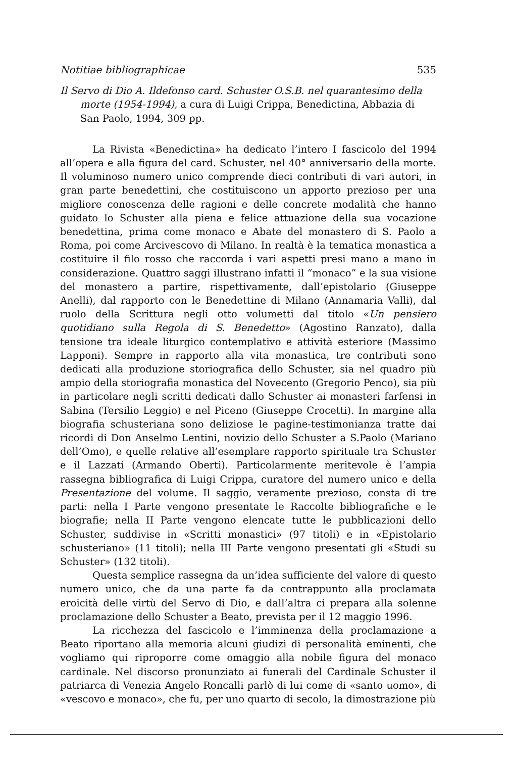Notitiae bibliographicae 535
Il Servo di Dio A. Ildefonso card. Schuster O.S.B. nel quarantesimo della morte (1954-1994), a cura di Luigi Crippa, Benedictina, Abbazia di San Paolo, 1994, 309 pp.
La Rivista «Benedictina» ha dedicato l’intero I fascicolo del 1994 all’opera e alla figura del card. Schuster, nel 40° anniversario della morte. Il voluminoso numero unico comprende dieci contributi di vari autori, in gran parte benedettini, che costituiscono un apporto prezioso per una migliore conoscenza delle ragioni e delle concrete modalità che hanno guidato lo Schuster alla piena e felice attuazione della sua vocazione benedettina, prima come monaco e Abate del monastero di S. Paolo a Roma, poi come Arcivescovo di Milano. In realtà è la tematica monastica a costituire il filo rosso che raccorda i vari aspetti presi mano a mano in considerazione. Quattro saggi illustrano infatti il “monaco” e la sua visione del monastero a partire, rispettivamente, dall’epistolario (Giuseppe Anelli), dal rapporto con le Benedettine di Milano (Annamaria Valli), dal ruolo della Scrittura negli otto volumetti dal titolo «Un pensiero quotidiano sulla Regola di S. Benedetto» (Agostino Ranzato), dalla tensione tra ideale liturgico contemplativo e attività esteriore (Massimo Lapponi). Sempre in rapporto alla vita monastica, tre contributi sono dedicati alla produzione storiografica dello Schuster, sia nel quadro più ampio della storiografia monastica del Novecento (Gregorio Penco), sia più in particolare negli scritti dedicati dallo Schuster ai monasteri farfensi in Sabina (Tersilio Leggio) e nel Piceno (Giuseppe Crocetti). In margine alla biografia schusteriana sono deliziose le pagine-testimonianza tratte dai ricordi di Don Anselmo Lentini, novizio dello Schuster a S.Paolo (Mariano dell’Omo), e quelle relative all’esemplare rapporto spirituale tra Schuster e il Lazzati (Armando Oberti). Particolarmente meritevole è l’ampia rassegna bibliografica di Luigi Crippa, curatore del numero unico e della Presentazione del volume. Il saggio, veramente prezioso, consta di tre parti: nella I Parte vengono presentate le Raccolte bibliografiche e le biografie; nella II Parte vengono elencate tutte le pubblicazioni dello Schuster, suddivise in «Scritti monastici» (97 titoli) e in «Epistolario schusteriano» (11 titoli); nella III Parte vengono presentati gli «Studi su Schuster» (132 titoli).
Questa semplice rassegna da un’idea sufficiente del valore di questo numero unico, che da una parte fa da contrappunto alla proclamata eroicità delle virtù del Servo di Dio, e dall’altra ci prepara alla solenne proclamazione dello Schuster a Beato, prevista per il 12 maggio 1996.
La ricchezza del fascicolo e l’imminenza della proclamazione a Beato riportano alla memoria alcuni giudizi di personalità eminenti, che vogliamo qui riproporre come omaggio alla nobile figura del monaco cardinale. Nel discorso pronunziato ai funerali del Cardinale Schuster il patriarca di Venezia Angelo Roncalli parlò di lui come di «santo uomo», di «vescovo e monaco», che fu, per uno quarto di secolo, la dimostrazione più